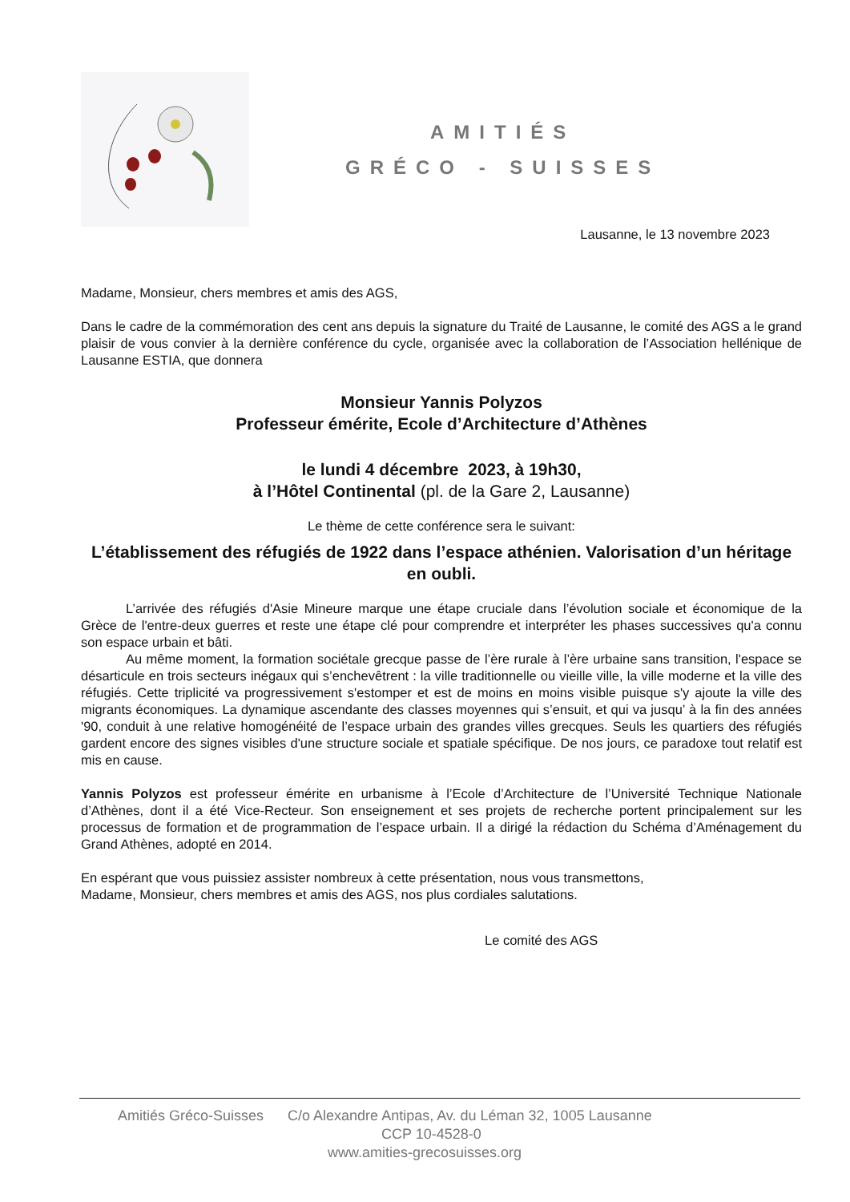AMITIÉS
GRÉCO - SUISSES
Lausanne, le 13 novembre 2023
Madame, Monsieur, chers membres et amis des AGS,
Dans le cadre de la commémoration des cent ans depuis la signature du Traité de Lausanne, le comité des AGS a le grand plaisir de vous convier à la dernière conférence du cycle, organisée avec la collaboration de l’Association hellénique de Lausanne ESTIA, que donnera
Monsieur Yannis Polyzos
Professeur émérite, Ecole d’Architecture d’Athènes
le lundi 4 décembre 2023, à 19h30,
à l’Hôtel Continental (pl. de la Gare 2, Lausanne)
Le thème de cette conférence sera le suivant:
L’établissement des réfugiés de 1922 dans l’espace athénien. Valorisation d’un héritage en oubli.
L’arrivée des réfugiés d'Asie Mineure marque une étape cruciale dans l’évolution sociale et économique de la Grèce de l'entre-deux guerres et reste une étape clé pour comprendre et interpréter les phases successives qu'a connu son espace urbain et bâti.
Au même moment, la formation sociétale grecque passe de l’ère rurale à l’ère urbaine sans transition, l'espace se désarticule en trois secteurs inégaux qui s’enchevêtrent : la ville traditionnelle ou vieille ville, la ville moderne et la ville des réfugiés. Cette triplicité va progressivement s'estomper et est de moins en moins visible puisque s'y ajoute la ville des migrants économiques. La dynamique ascendante des classes moyennes qui s’ensuit, et qui va jusqu’ à la fin des années '90, conduit à une relative homogénéité de l’espace urbain des grandes villes grecques. Seuls les quartiers des réfugiés gardent encore des signes visibles d'une structure sociale et spatiale spécifique. De nos jours, ce paradoxe tout relatif est mis en cause.
Yannis Polyzos est professeur émérite en urbanisme à l’Ecole d’Architecture de l’Université Technique Nationale d’Athènes, dont il a été Vice-Recteur. Son enseignement et ses projets de recherche portent principalement sur les processus de formation et de programmation de l’espace urbain. Il a dirigé la rédaction du Schéma d’Aménagement du Grand Athènes, adopté en 2014.
En espérant que vous puissiez assister nombreux à cette présentation, nous vous transmettons,
Madame, Monsieur, chers membres et amis des AGS, nos plus cordiales salutations.
Le comité des AGS
Amitiés Gréco-Suisses C/o Alexandre Antipas, Av. du Léman 32, 1005 Lausanne
CCP 10-4528-0
www.amities-grecosuisses.org